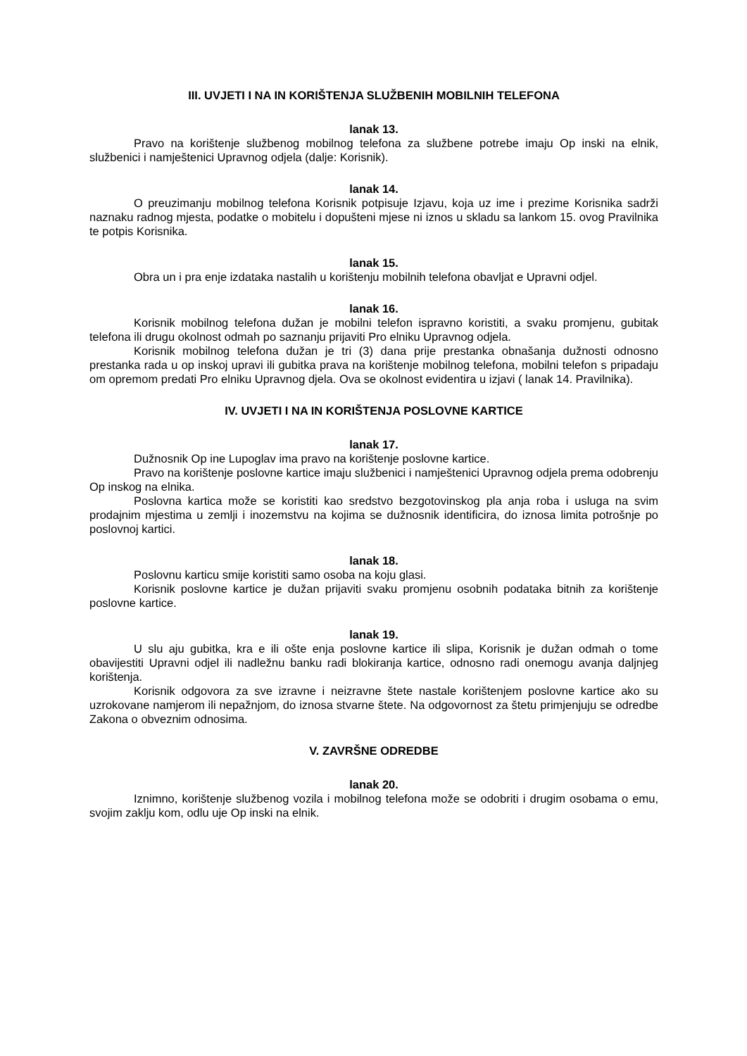III. UVJETI I NA IN KORIŠTENJA SLUŽBENIH MOBILNIH TELEFONA
lanak 13.
Pravo na korištenje službenog mobilnog telefona za službene potrebe imaju Op inski na elnik, službenici i namještenici Upravnog odjela (dalje: Korisnik).
lanak 14.
O preuzimanju mobilnog telefona Korisnik potpisuje Izjavu, koja uz ime i prezime Korisnika sadrži naznaku radnog mjesta, podatke o mobitelu i dopušteni mjese ni iznos u skladu sa lankom 15. ovog Pravilnika te potpis Korisnika.
lanak 15.
Obra un i pra enje izdataka nastalih u korištenju mobilnih telefona obavljat e Upravni odjel.
lanak 16.
Korisnik mobilnog telefona dužan je mobilni telefon ispravno koristiti, a svaku promjenu, gubitak telefona ili drugu okolnost odmah po saznanju prijaviti Pro elniku Upravnog odjela.
Korisnik mobilnog telefona dužan je tri (3) dana prije prestanka obnašanja dužnosti odnosno prestanka rada u op inskoj upravi ili gubitka prava na korištenje mobilnog telefona, mobilni telefon s pripadaju om opremom predati Pro elniku Upravnog djela. Ova se okolnost evidentira u izjavi ( lanak 14. Pravilnika).
IV. UVJETI I NA IN KORIŠTENJA POSLOVNE KARTICE
lanak 17.
Dužnosnik Op ine Lupoglav ima pravo na korištenje poslovne kartice.
Pravo na korištenje poslovne kartice imaju službenici i namještenici Upravnog odjela prema odobrenju Op inskog na elnika.
Poslovna kartica može se koristiti kao sredstvo bezgotovinskog pla anja roba i usluga na svim prodajnim mjestima u zemlji i inozemstvu na kojima se dužnosnik identificira, do iznosa limita potrošnje po poslovnoj kartici.
lanak 18.
Poslovnu karticu smije koristiti samo osoba na koju glasi.
Korisnik poslovne kartice je dužan prijaviti svaku promjenu osobnih podataka bitnih za korištenje poslovne kartice.
lanak 19.
U slu aju gubitka, kra e ili ošte enja poslovne kartice ili slipa, Korisnik je dužan odmah o tome obavijestiti Upravni odjel ili nadležnu banku radi blokiranja kartice, odnosno radi onemogu avanja daljnjeg korištenja.
Korisnik odgovora za sve izravne i neizravne štete nastale korištenjem poslovne kartice ako su uzrokovane namjerom ili nepažnjom, do iznosa stvarne štete. Na odgovornost za štetu primjenjuju se odredbe Zakona o obveznim odnosima.
V. ZAVRŠNE ODREDBE
lanak 20.
Iznimno, korištenje službenog vozila i mobilnog telefona može se odobriti i drugim osobama o emu, svojim zaklju kom, odlu uje Op inski na elnik.